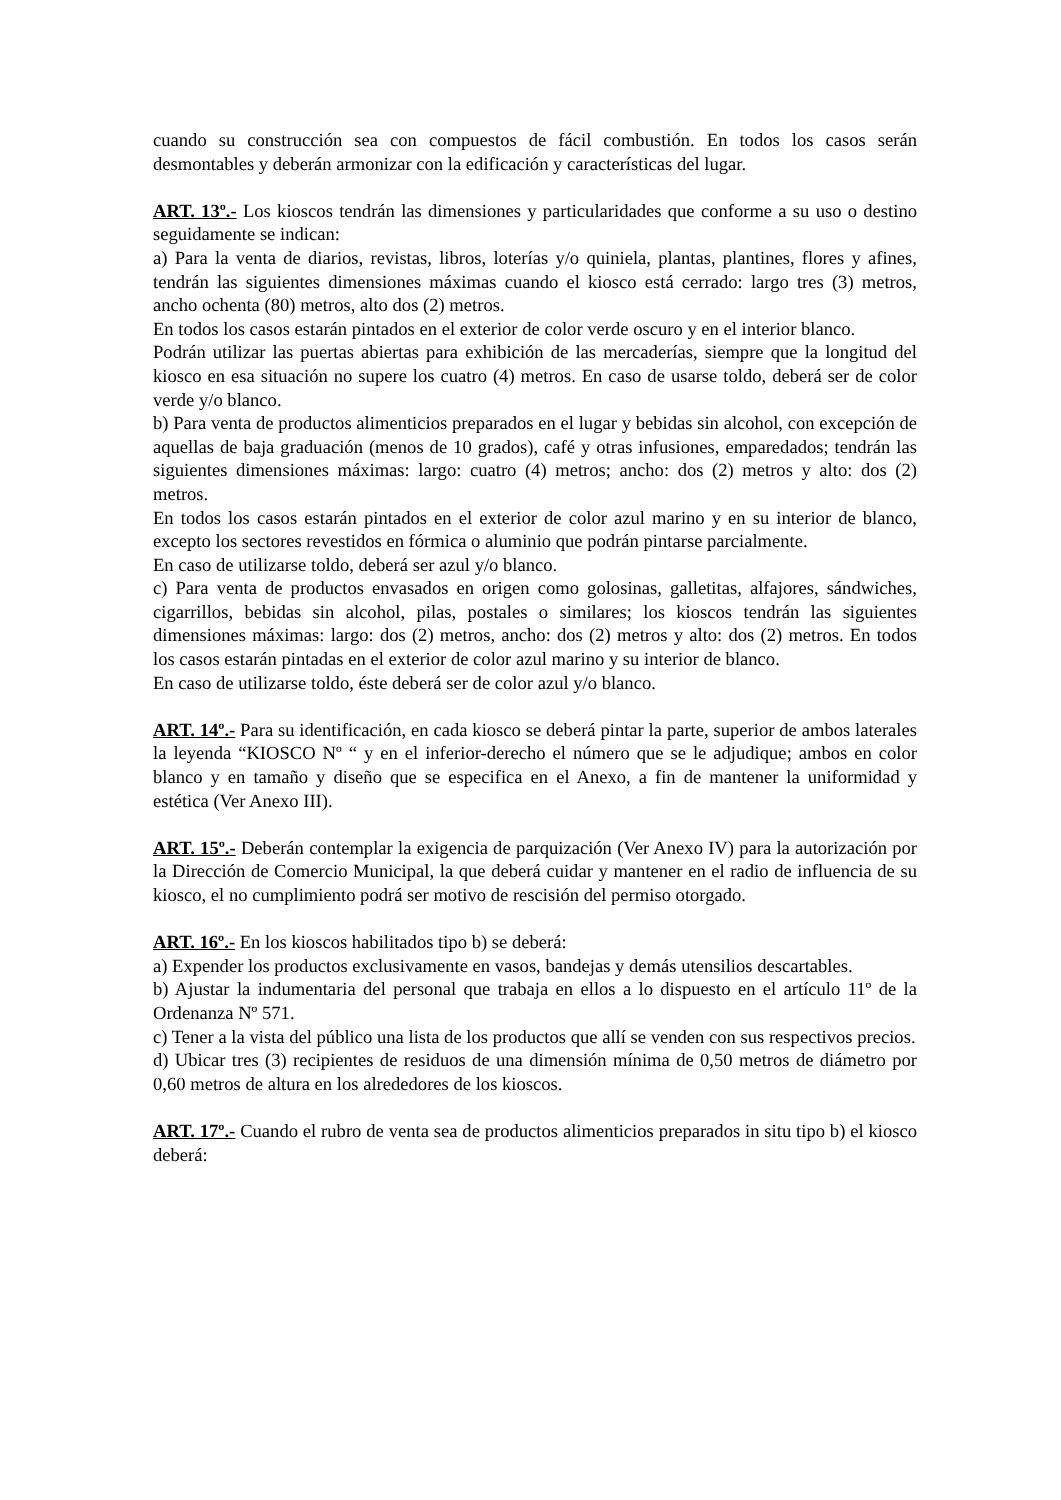cuando su construcción sea con compuestos de fácil combustión. En todos los casos serán desmontables y deberán armonizar con la edificación y características del lugar.
ART. 13º.- Los kioscos tendrán las dimensiones y particularidades que conforme a su uso o destino seguidamente se indican:
a) Para la venta de diarios, revistas, libros, loterías y/o quiniela, plantas, plantines, flores y afines, tendrán las siguientes dimensiones máximas cuando el kiosco está cerrado: largo tres (3) metros, ancho ochenta (80) metros, alto dos (2) metros.
En todos los casos estarán pintados en el exterior de color verde oscuro y en el interior blanco.
Podrán utilizar las puertas abiertas para exhibición de las mercaderías, siempre que la longitud del kiosco en esa situación no supere los cuatro (4) metros. En caso de usarse toldo, deberá ser de color verde y/o blanco.
b) Para venta de productos alimenticios preparados en el lugar y bebidas sin alcohol, con excepción de aquellas de baja graduación (menos de 10 grados), café y otras infusiones, emparedados; tendrán las siguientes dimensiones máximas: largo: cuatro (4) metros; ancho: dos (2) metros y alto: dos (2) metros.
En todos los casos estarán pintados en el exterior de color azul marino y en su interior de blanco, excepto los sectores revestidos en fórmica o aluminio que podrán pintarse parcialmente.
En caso de utilizarse toldo, deberá ser azul y/o blanco.
c) Para venta de productos envasados en origen como golosinas, galletitas, alfajores, sándwiches, cigarrillos, bebidas sin alcohol, pilas, postales o similares; los kioscos tendrán las siguientes dimensiones máximas: largo: dos (2) metros, ancho: dos (2) metros y alto: dos (2) metros. En todos los casos estarán pintadas en el exterior de color azul marino y su interior de blanco.
En caso de utilizarse toldo, éste deberá ser de color azul y/o blanco.
ART. 14º.- Para su identificación, en cada kiosco se deberá pintar la parte, superior de ambos laterales la leyenda “KIOSCO Nº “ y en el inferior-derecho el número que se le adjudique; ambos en color blanco y en tamaño y diseño que se especifica en el Anexo, a fin de mantener la uniformidad y estética (Ver Anexo III).
ART. 15º.- Deberán contemplar la exigencia de parquización (Ver Anexo IV) para la autorización por la Dirección de Comercio Municipal, la que deberá cuidar y mantener en el radio de influencia de su kiosco, el no cumplimiento podrá ser motivo de rescisión del permiso otorgado.
ART. 16º.- En los kioscos habilitados tipo b) se deberá:
a) Expender los productos exclusivamente en vasos, bandejas y demás utensilios descartables.
b) Ajustar la indumentaria del personal que trabaja en ellos a lo dispuesto en el artículo 11º de la Ordenanza Nº 571.
c) Tener a la vista del público una lista de los productos que allí se venden con sus respectivos precios.
d) Ubicar tres (3) recipientes de residuos de una dimensión mínima de 0,50 metros de diámetro por 0,60 metros de altura en los alrededores de los kioscos.
ART. 17º.- Cuando el rubro de venta sea de productos alimenticios preparados in situ tipo b) el kiosco deberá: